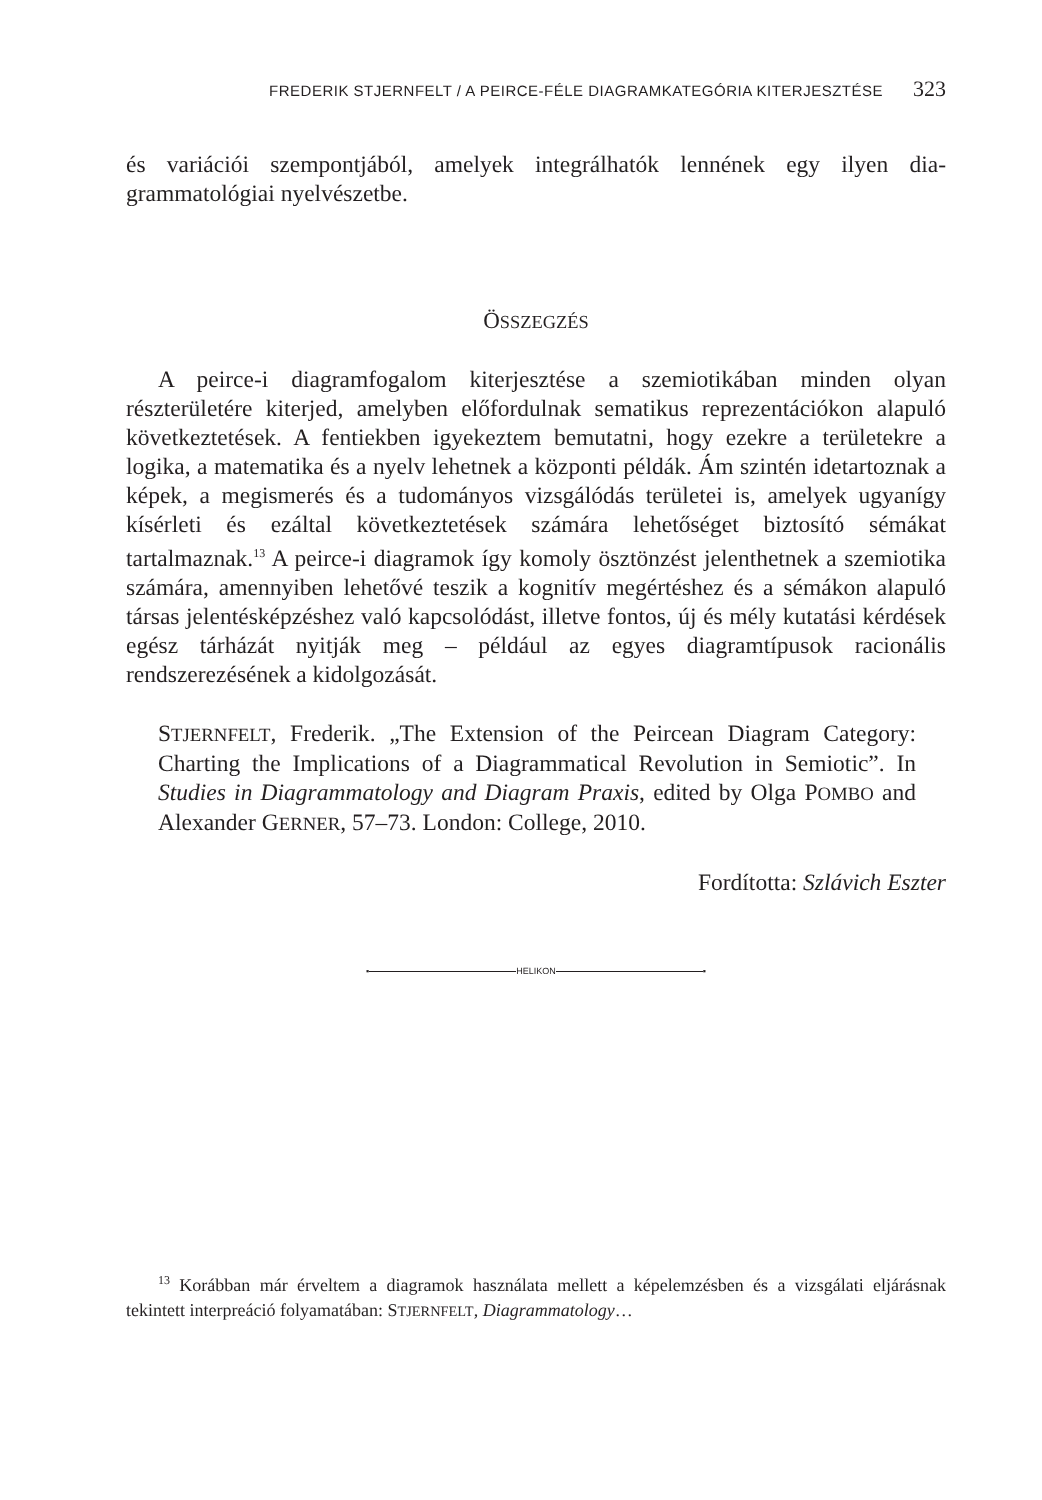FREDERIK STJERNFELT / A PEIRCE-FÉLE DIAGRAMKATEGÓRIA KITERJESZTÉSE 323
és variációi szempontjából, amelyek integrálhatók lennének egy ilyen dia­grammatológiai nyelvészetbe.
ÖSSZEGZÉS
A peirce-i diagramfogalom kiterjesztése a szemiotikában minden olyan részterületére kiterjed, amelyben előfordulnak sematikus reprezentációkon alapuló következtetések. A fentiekben igyekeztem bemutatni, hogy ezekre a területekre a logika, a matematika és a nyelv lehetnek a központi példák. Ám szintén idetartoznak a képek, a megismerés és a tudományos vizsgálódás terü­letei is, amelyek ugyanígy kísérleti és ezáltal következtetések számára lehetősé­get biztosító sémákat tartalmaznak.<sup>13</sup> A peirce-i diagramok így komoly ösztön­zést jelenthetnek a szemiotika számára, amennyiben lehetővé teszik a kognitív megértéshez és a sémákon alapuló társas jelentésképzéshez való kapcsolódást, illetve fontos, új és mély kutatási kérdések egész tárházát nyitják meg – például az egyes diagramtípusok racionális rendszerezésének a kidolgozását.
STJERNFELT, Frederik. „The Extension of the Peircean Diagram Cate­gory: Charting the Implications of a Diagrammatical Revolution in Semiotic”. In Studies in Diagrammatology and Diagram Praxis, edited by Olga POMBO and Alexander GERNER, 57–73. London: College, 2010.
Fordította: Szlávich Eszter
▪ HELIKON ▪
<sup>13</sup> Korábban már érveltem a diagramok használata mellett a képelemzésben és a vizsgála­ti eljárásnak tekintett interpreáció folyamatában: STJERNFELT, Diagrammatology…